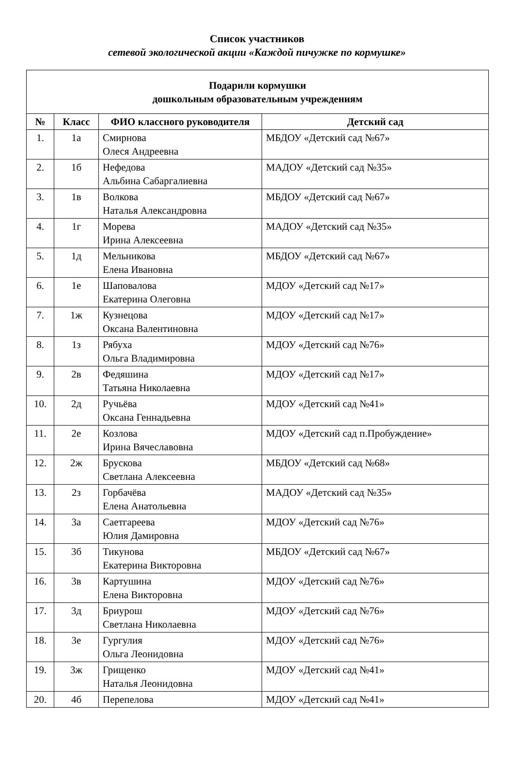Список участников
сетевой экологической акции «Каждой пичужке по кормушке»
| Подарили кормушки дошкольным образовательным учреждениям | | | |
| --- | --- | --- | --- |
| № | Класс | ФИО классного руководителя | Детский сад |
| 1. | 1а | Смирнова Олеся Андреевна | МБДОУ «Детский сад №67» |
| 2. | 1б | Нефедова Альбина Сабаргалиевна | МАДОУ «Детский сад №35» |
| 3. | 1в | Волкова Наталья Александровна | МБДОУ «Детский сад №67» |
| 4. | 1г | Морева Ирина Алексеевна | МАДОУ «Детский сад №35» |
| 5. | 1д | Мельникова Елена Ивановна | МБДОУ «Детский сад №67» |
| 6. | 1е | Шаповалова Екатерина Олеговна | МДОУ «Детский сад №17» |
| 7. | 1ж | Кузнецова Оксана Валентиновна | МДОУ «Детский сад №17» |
| 8. | 1з | Рябуха Ольга Владимировна | МДОУ «Детский сад №76» |
| 9. | 2в | Федяшина Татьяна Николаевна | МДОУ «Детский сад №17» |
| 10. | 2д | Ручьёва Оксана Геннадьевна | МДОУ «Детский сад №41» |
| 11. | 2е | Козлова Ирина Вячеславовна | МДОУ «Детский сад п.Пробуждение» |
| 12. | 2ж | Брускова Светлана Алексеевна | МБДОУ «Детский сад №68» |
| 13. | 2з | Горбачёва Елена Анатольевна | МАДОУ «Детский сад №35» |
| 14. | 3а | Саетгареева Юлия Дамировна | МДОУ «Детский сад №76» |
| 15. | 3б | Тикунова Екатерина Викторовна | МБДОУ «Детский сад №67» |
| 16. | 3в | Картушина Елена Викторовна | МДОУ «Детский сад №76» |
| 17. | 3д | Бриурош Светлана Николаевна | МДОУ «Детский сад №76» |
| 18. | 3е | Гургулия Ольга Леонидовна | МДОУ «Детский сад №76» |
| 19. | 3ж | Грищенко Наталья Леонидовна | МДОУ «Детский сад №41» |
| 20. | 4б | Перепелова | МДОУ «Детский сад №41» |